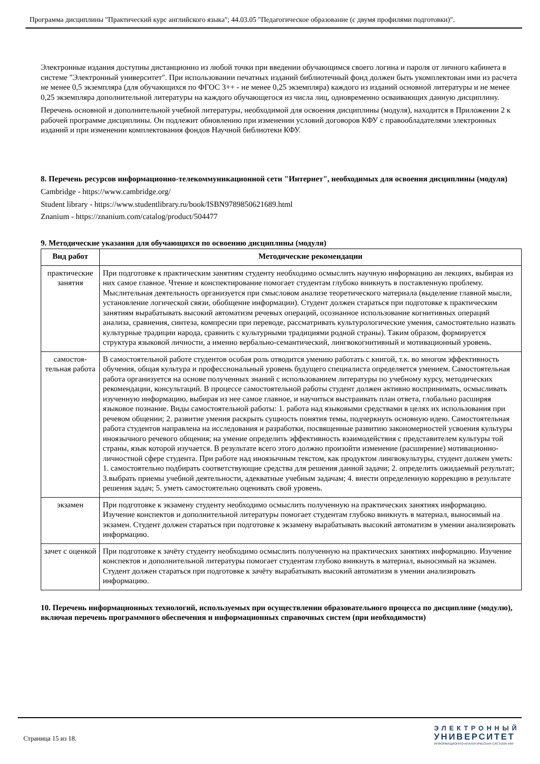Программа дисциплины "Практический курс английского языка"; 44.03.05 "Педагогическое образование (с двумя профилями подготовки)".
Электронные издания доступны дистанционно из любой точки при введении обучающимся своего логина и пароля от личного кабинета в системе "Электронный университет". При использовании печатных изданий библиотечный фонд должен быть укомплектован ими из расчета не менее 0,5 экземпляра (для обучающихся по ФГОС 3++ - не менее 0,25 экземпляра) каждого из изданий основной литературы и не менее 0,25 экземпляра дополнительной литературы на каждого обучающегося из числа лиц, одновременно осваивающих данную дисциплину.
Перечень основной и дополнительной учебной литературы, необходимой для освоения дисциплины (модуля), находится в Приложении 2 к рабочей программе дисциплины. Он подлежит обновлению при изменении условий договоров КФУ с правообладателями электронных изданий и при изменении комплектования фондов Научной библиотеки КФУ.
8. Перечень ресурсов информационно-телекоммуникационной сети "Интернет", необходимых для освоения дисциплины (модуля)
Cambridge - https://www.cambridge.org/
Student library - https://www.studentlibrary.ru/book/ISBN9789850621689.html
Znanium - https://znanium.com/catalog/product/504477
9. Методические указания для обучающихся по освоению дисциплины (модуля)
| Вид работ | Методические рекомендации |
| --- | --- |
| практические занятия | При подготовке к практическим занятиям студенту необходимо осмыслить научную информацию ан лекциях, выбирая из них самое главное. Чтение и конспектирование помогает студентам глубоко вникнуть в поставленную проблему. Мыслительная деятельность организуется при смысловом анализе теоретического материала (выделение главной мысли, установление логической связи, обобщение информации). Студент должен стараться при подготовке к практическим занятиям вырабатывать высокий автоматизм речевых операций, осознанное использование когнитивных операций анализа, сравнения, синтеза, компресии при переводе, рассматривать культурологические умения, самостоятельно назвать культурные традиции народа, сравнить с культурными традициями родной страны). Таким образом, формируется структура языковой личности, а именно вербально-семантический, лингвокогнитивный и мотивационный уровень. |
| самостоя-тельная работа | В самостоятельной работе студентов особая роль отводится умению работать с книгой, т.к. во многом эффективность обучения, общая культура и профессиональный уровень будущего специалиста определяется умением. Самостоятельная работа организуется на основе полученных знаний с использованием литературы по учебному курсу, методических рекомендации, консультаций. В процессе самостоятельной работы студент должен активно воспринимать, осмысливать изученную информацию, выбирая из нее самое главное, и научиться выстраивать план ответа, глобально расширяя языковое познание. Виды самостоятельной работы: 1. работа над языковыми средствами в целях их использования при речевом общении; 2. развитие умения раскрыть сущность понятия темы, подчеркнуть основную идею. Самостоятельная работа студентов направлена на исследования и разработки, посвященные развитию закономерностей усвоения культуры иноязычного речевого общения; на умение определить эффективность взаимодействия с представителем культуры той страны, язык которой изучается. В результате всего этого должно произойти изменение (расширение) мотивационно-личностной сфере студента. При работе над иноязычным текстом, как продуктом лингвокультуры, студент должен уметь: 1. самостоятельно подбирать соответствующие средства для решения данной задачи; 2. определить ожидаемый результат; 3.выбрать приемы учебной деятельности, адекватные учебным задачам; 4. внести определенную коррекцию в результате решения задач; 5. уметь самостоятельно оценивать свой уровень. |
| экзамен | При подготовке к экзамену студенту необходимо осмыслить полученную на практических занятиях информацию. Изучение конспектов и дополнительной литературы помогает студентам глубоко вникнуть в материал, выносимый на экзамен. Студент должен стараться при подготовке к экзамену вырабатывать высокий автоматизм в умении анализировать информацию. |
| зачет с оценкой | При подготовке к зачёту студенту необходимо осмыслить полученную на практических занятиях информацию. Изучение конспектов и дополнительной литературы помогает студентам глубоко вникнуть в материал, выносимый на экзамен. Студент должен стараться при подготовке к зачёту вырабатывать высокий автоматизм в умении анализировать информацию. |
10. Перечень информационных технологий, используемых при осуществлении образовательного процесса по дисциплине (модулю), включая перечень программного обеспечения и информационных справочных систем (при необходимости)
Страница 15 из 18.
ЭЛЕКТРОННЫЙ
УНИВЕРСИТЕТ
ИНФОРМАЦИОННО-АНАЛИТИЧЕСКАЯ СИСТЕМА КФУ